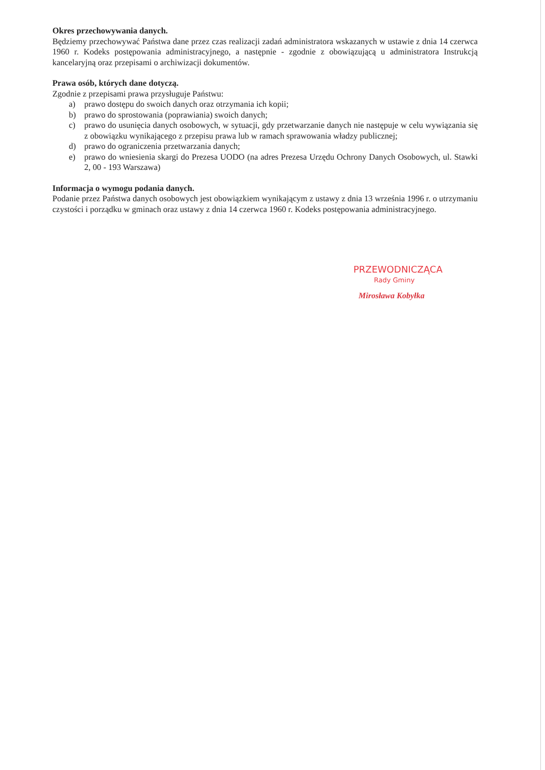Okres przechowywania danych.
Będziemy przechowywać Państwa dane przez czas realizacji zadań administratora wskazanych w ustawie z dnia 14 czerwca 1960 r. Kodeks postępowania administracyjnego, a następnie - zgodnie z obowiązującą u administratora Instrukcją kancelaryjną oraz przepisami o archiwizacji dokumentów.
Prawa osób, których dane dotyczą.
Zgodnie z przepisami prawa przysługuje Państwu:
a) prawo dostępu do swoich danych oraz otrzymania ich kopii;
b) prawo do sprostowania (poprawiania) swoich danych;
c) prawo do usunięcia danych osobowych, w sytuacji, gdy przetwarzanie danych nie następuje w celu wywiązania się z obowiązku wynikającego z przepisu prawa lub w ramach sprawowania władzy publicznej;
d) prawo do ograniczenia przetwarzania danych;
e) prawo do wniesienia skargi do Prezesa UODO (na adres Prezesa Urzędu Ochrony Danych Osobowych, ul. Stawki 2, 00 - 193 Warszawa)
Informacja o wymogu podania danych.
Podanie przez Państwa danych osobowych jest obowiązkiem wynikającym z ustawy z dnia 13 września 1996 r. o utrzymaniu czystości i porządku w gminach oraz ustawy z dnia 14 czerwca 1960 r. Kodeks postępowania administracyjnego.
PRZEWODNICZĄCA
Rady Gminy
Mirosława Kobyłka